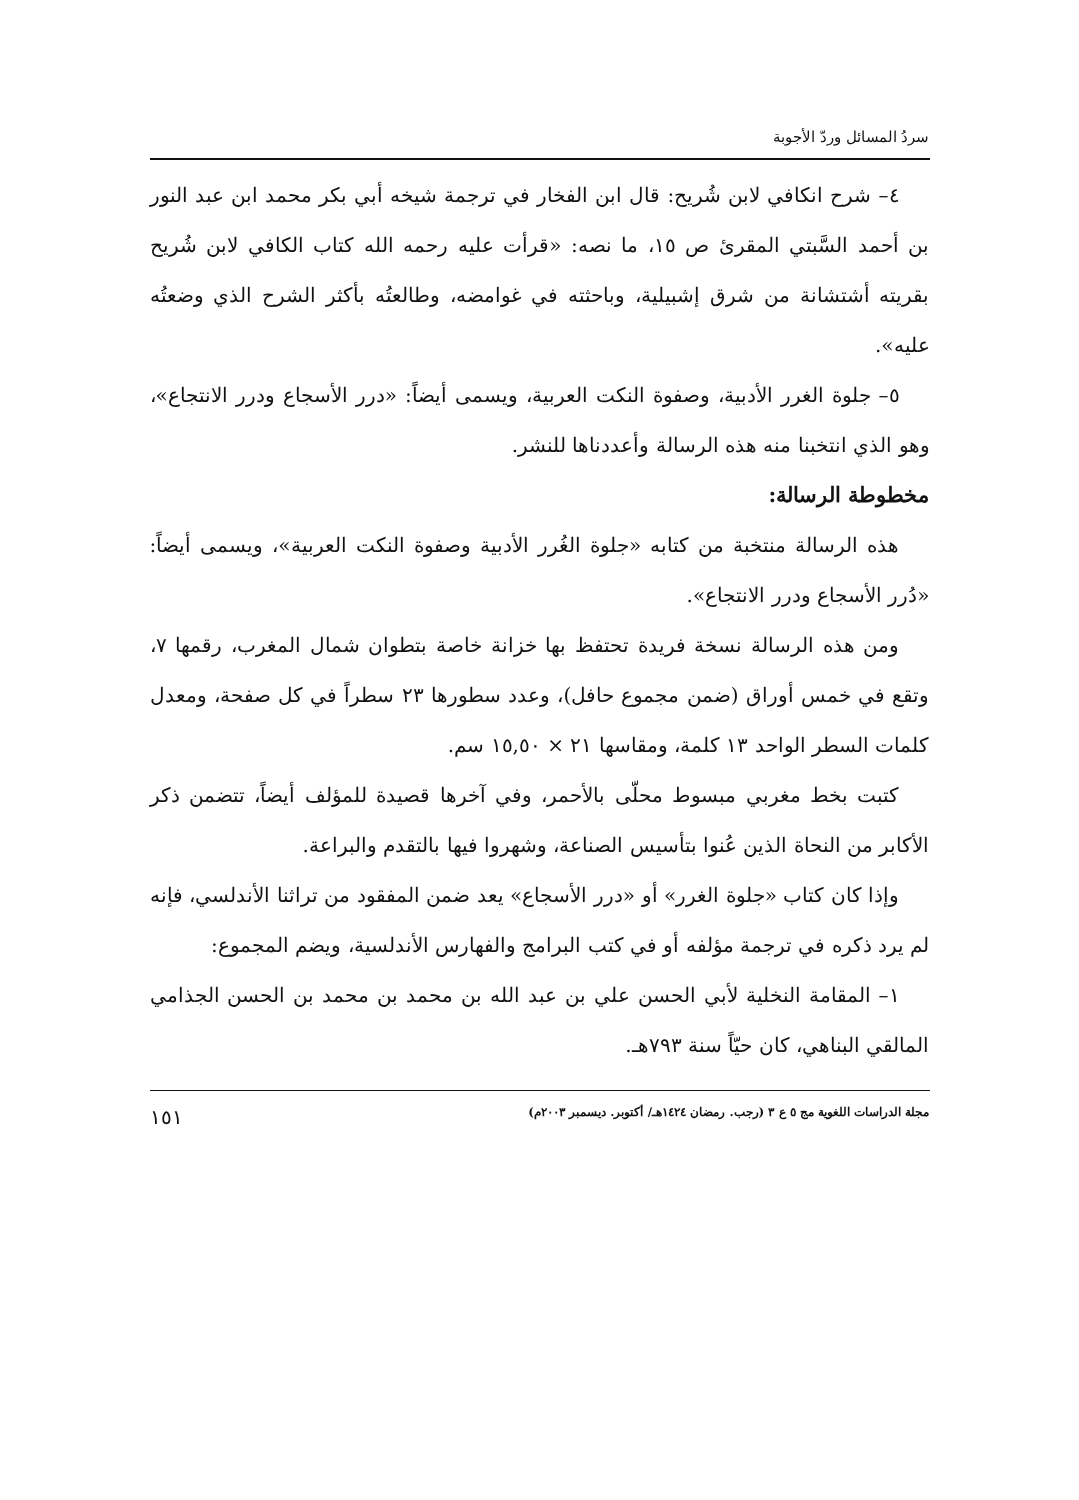سردُ المسائل وردّ الأجوبة
٤– شرح انكافي لابن شُريح: قال ابن الفخار في ترجمة شيخه أبي بكر محمد ابن عبد النور بن أحمد السَّبتي المقرئ ص ١٥، ما نصه: «قرأت عليه رحمه الله كتاب الكافي لابن شُريح بقريته أشتشانة من شرق إشبيلية، وباحثته في غوامضه، وطالعتُه بأكثر الشرح الذي وضعتُه عليه».
٥– جلوة الغرر الأدبية، وصفوة النكت العربية، ويسمى أيضاً: «درر الأسجاع ودرر الانتجاع»، وهو الذي انتخبنا منه هذه الرسالة وأعددناها للنشر.
مخطوطة الرسالة:
هذه الرسالة منتخبة من كتابه «جلوة الغُرر الأدبية وصفوة النكت العربية»، ويسمى أيضاً: «دُرر الأسجاع ودرر الانتجاع».
ومن هذه الرسالة نسخة فريدة تحتفظ بها خزانة خاصة بتطوان شمال المغرب، رقمها ٧، وتقع في خمس أوراق (ضمن مجموع حافل)، وعدد سطورها ٢٣ سطراً في كل صفحة، ومعدل كلمات السطر الواحد ١٣ كلمة، ومقاسها ٢١ × ١٥,٥٠ سم.
كتبت بخط مغربي مبسوط محلّى بالأحمر، وفي آخرها قصيدة للمؤلف أيضاً، تتضمن ذكر الأكابر من النحاة الذين عُنوا بتأسيس الصناعة، وشهروا فيها بالتقدم والبراعة.
وإذا كان كتاب «جلوة الغرر» أو «درر الأسجاع» يعد ضمن المفقود من تراثنا الأندلسي، فإنه لم يرد ذكره في ترجمة مؤلفه أو في كتب البرامج والفهارس الأندلسية، ويضم المجموع:
١– المقامة النخلية لأبي الحسن علي بن عبد الله بن محمد بن محمد بن الحسن الجذامي المالقي البناهي، كان حيّاً سنة ٧٩٣هـ.
مجلة الدراسات اللغوية مج ٥ ع ٣ (رجب. رمضان ١٤٢٤هـ/ أكتوبر. ديسمبر ٢٠٠٣م) ١٥١